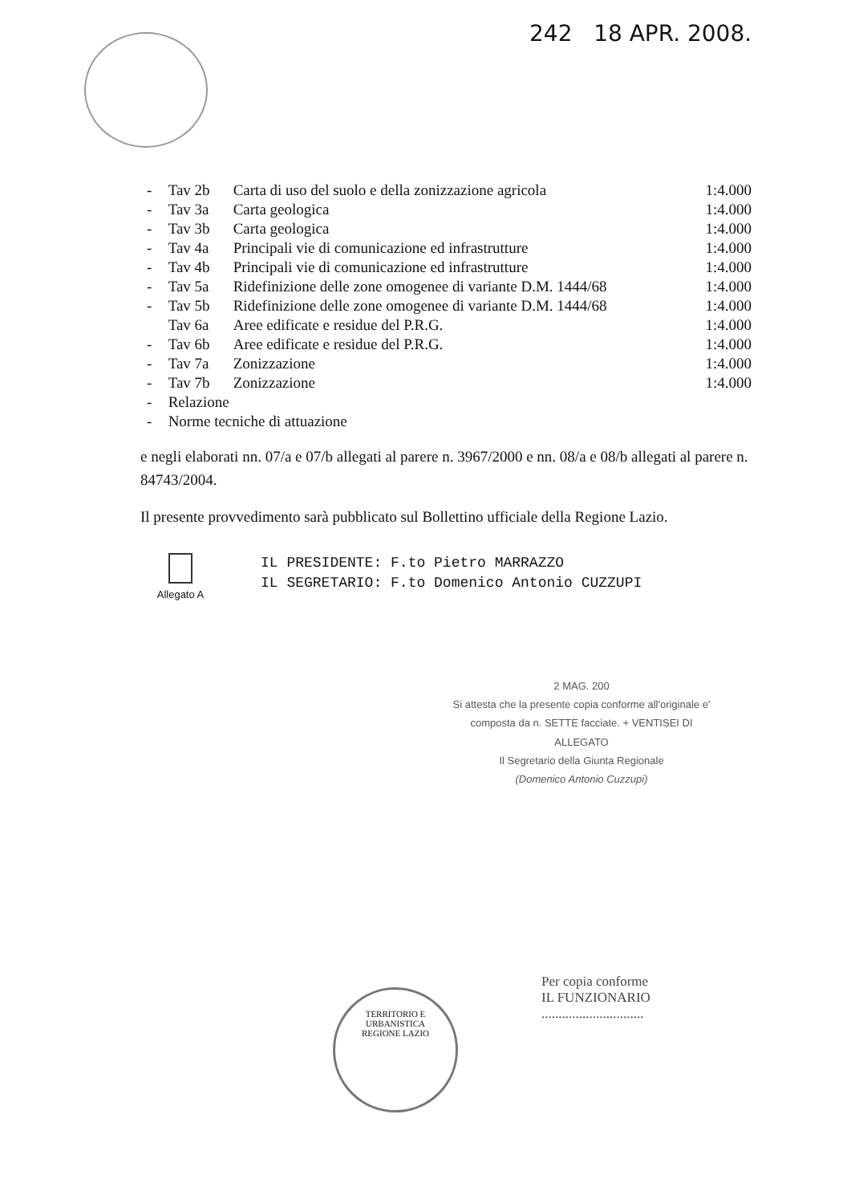242 18 APR. 2008.
| - | Tav 2b | Carta di uso del suolo e della zonizzazione agricola | 1:4.000 |
| - | Tav 3a | Carta geologica | 1:4.000 |
| - | Tav 3b | Carta geologica | 1:4.000 |
| - | Tav 4a | Principali vie di comunicazione ed infrastrutture | 1:4.000 |
| - | Tav 4b | Principali vie di comunicazione ed infrastrutture | 1:4.000 |
| - | Tav 5a | Ridefinizione delle zone omogenee di variante D.M. 1444/68 | 1:4.000 |
| - | Tav 5b | Ridefinizione delle zone omogenee di variante D.M. 1444/68 | 1:4.000 |
| | Tav 6a | Aree edificate e residue del P.R.G. | 1:4.000 |
| - | Tav 6b | Aree edificate e residue del P.R.G. | 1:4.000 |
| - | Tav 7a | Zonizzazione | 1:4.000 |
| - | Tav 7b | Zonizzazione | 1:4.000 |
| - | Relazione | | |
| - | Norme tecniche di attuazione | | |
e negli elaborati nn. 07/a e 07/b allegati al parere n. 3967/2000 e nn. 08/a e 08/b allegati al parere n. 84743/2004.
Il presente provvedimento sarà pubblicato sul Bollettino ufficiale della Regione Lazio.
Allegato A
IL PRESIDENTE: F.to Pietro MARRAZZO
IL SEGRETARIO: F.to Domenico Antonio CUZZUPI
2 MAG. 200
Si attesta che la presente copia conforme all'originale e' composta da n. SETTE facciate. + VENTISEI DI ALLEGATO
Il Segretario della Giunta Regionale
(Domenico Antonio Cuzzupi)
Per copia conforme
IL FUNZIONARIO
..............................
TERRITORIO E URBANISTICA
REGIONE LAZIO